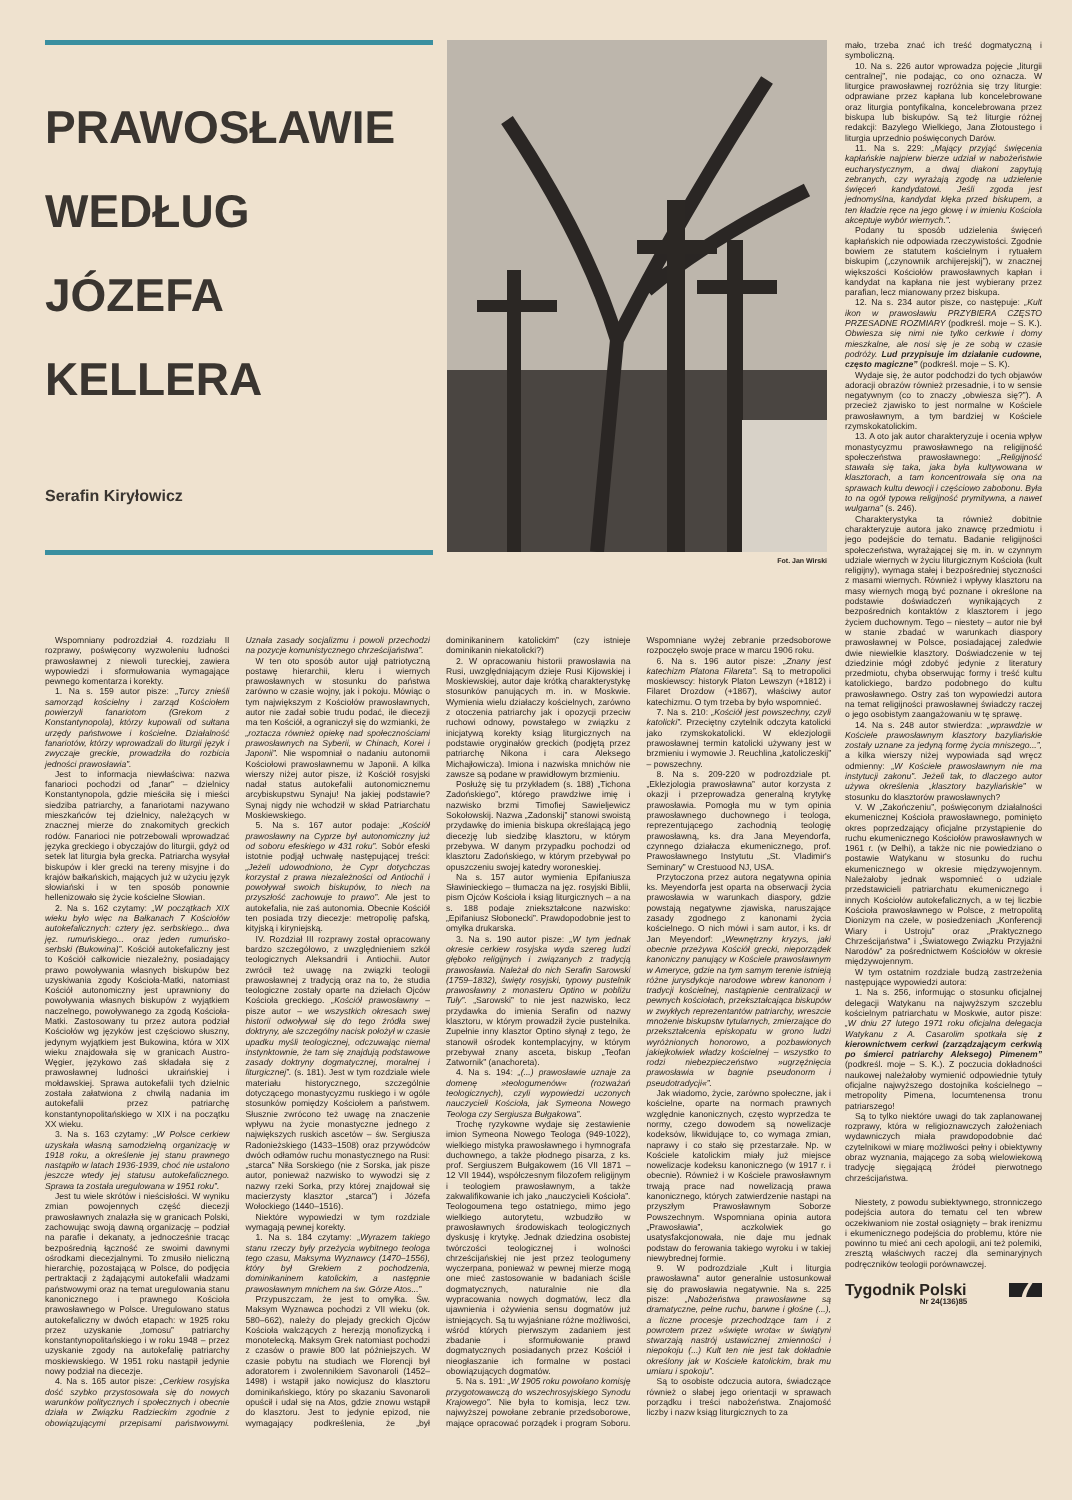PRAWOSŁAWIE
WEDŁUG
JÓZEFA
KELLERA
Serafin Kiryłowicz
Fot. Jan Wirski
Wspomniany podrozdział 4. rozdziału II rozprawy, poświęcony wyzwoleniu ludności prawosławnej z niewoli tureckiej, zawiera wypowiedzi i sformułowania wymagające pewnego komentarza i korekty.
1. Na s. 159 autor pisze: „Turcy znieśli samorząd kościelny i zarząd Kościołem powierzyli fanariotom (Grekom z Konstantynopola), którzy kupowali od sułtana urzędy państwowe i kościelne. Działalność fanariotów, którzy wprowadzali do liturgii język i zwyczaje greckie, prowadziła do rozbicia jedności prawosławia”.
Jest to informacja niewłaściwa: nazwa fanarioci pochodzi od „fanar” – dzielnicy Konstantynopola, gdzie mieściła się i mieści siedziba patriarchy, a fanariotami nazywano mieszkańców tej dzielnicy, należących w znacznej mierze do znakomitych greckich rodów. Fanarioci nie potrzebowali wprowadzać języka greckiego i obyczajów do liturgii, gdyż od setek lat liturgia była grecka. Patriarcha wysyłał biskupów i kler grecki na tereny misyjne i do krajów bałkańskich, mających już w użyciu język słowiański i w ten sposób ponownie hellenizowało się życie kościelne Słowian.
2. Na s. 162 czytamy: „W początkach XIX wieku było więc na Bałkanach 7 Kościołów autokefalicznych: cztery jęz. serbskiego... dwa jęz. rumuńskiego... oraz jeden rumuńsko-serbski (Bukowina)”. Kościół autokefaliczny jest to Kościół całkowicie niezależny, posiadający prawo powoływania własnych biskupów bez uzyskiwania zgody Kościoła-Matki, natomiast Kościół autonomiczny jest uprawniony do powoływania własnych biskupów z wyjątkiem naczelnego, powoływanego za zgodą Kościoła-Matki. Zastosowany tu przez autora podział Kościołów wg języków jest częściowo słuszny, jedynym wyjątkiem jest Bukowina, która w XIX wieku znajdowała się w granicach Austro-Węgier, językowo zaś składała się z prawosławnej ludności ukraińskiej i mołdawskiej. Sprawa autokefalii tych dzielnic została załatwiona z chwilą nadania im autokefalii przez patriarchę konstantynopolitańskiego w XIX i na początku XX wieku.
3. Na s. 163 czytamy: „W Polsce cerkiew uzyskała własną samodzielną organizację w 1918 roku, a określenie jej stanu prawnego nastąpiło w latach 1936-1939, choć nie ustalono jeszcze wtedy jej statusu autokefalicznego. Sprawa ta została uregulowana w 1951 roku”.
Jest tu wiele skrótów i nieścisłości. W wyniku zmian powojennych część diecezji prawosławnych znalazła się w granicach Polski, zachowując swoją dawną organizację – podział na parafie i dekanaty, a jednocześnie tracąc bezpośrednią łączność ze swoimi dawnymi ośrodkami diecezjalnymi. To zmusiło nieliczną hierarchię, pozostającą w Polsce, do podjęcia pertraktacji z żądającymi autokefalii władzami państwowymi oraz na temat uregulowania stanu kanonicznego i prawnego Kościoła prawosławnego w Polsce. Uregulowano status autokefaliczny w dwóch etapach: w 1925 roku przez uzyskanie „tomosu” patriarchy konstantynopolitańskiego i w roku 1948 – przez uzyskanie zgody na autokefalię patriarchy moskiewskiego. W 1951 roku nastąpił jedynie nowy podział na diecezje.
4. Na s. 165 autor pisze: „Cerkiew rosyjska dość szybko przystosowała się do nowych warunków politycznych i społecznych i obecnie działa w Związku Radzieckim zgodnie z obowiązującymi przepisami państwowymi. Uznała zasady socjalizmu i powoli przechodzi na pozycje komunistycznego chrześcijaństwa”.
W ten oto sposób autor ujął patriotyczną postawę hierarchii, kleru i wiernych prawosławnych w stosunku do państwa zarówno w czasie wojny, jak i pokoju. Mówiąc o tym największym z Kościołów prawosławnych, autor nie zadał sobie trudu podać, ile diecezji ma ten Kościół, a ograniczył się do wzmianki, że „roztacza również opiekę nad społecznościami prawosławnych na Syberii, w Chinach, Korei i Japonii”. Nie wspomniał o nadaniu autonomii Kościołowi prawosławnemu w Japonii. A kilka wierszy niżej autor pisze, iż Kościół rosyjski nadał status autokefalii autonomicznemu arcybiskupstwu Synaju! Na jakiej podstawie? Synaj nigdy nie wchodził w skład Patriarchatu Moskiewskiego.
5. Na s. 167 autor podaje: „Kościół prawosławny na Cyprze był autonomiczny już od soboru efeskiego w 431 roku”. Sobór efeski istotnie podjął uchwałę następującej treści: „Jeżeli udowodniono, że Cypr dotychczas korzystał z prawa niezależności od Antiochii i powoływał swoich biskupów, to niech na przyszłość zachowuje to prawo”. Ale jest to autokefalia, nie zaś autonomia. Obecnie Kościół ten posiada trzy diecezje: metropolię pafską, kityjską i kiryniejską.
IV. Rozdział III rozprawy został opracowany bardzo szczegółowo, z uwzględnieniem szkół teologicznych Aleksandrii i Antiochii. Autor zwrócił też uwagę na związki teologii prawosławnej z tradycją oraz na to, że studia teologiczne zostały oparte na dziełach Ojców Kościoła greckiego. „Kościół prawosławny – pisze autor – we wszystkich okresach swej historii odwoływał się do tego źródła swej doktryny, ale szczególny nacisk położył w czasie upadku myśli teologicznej, odczuwając niemal instynktownie, że tam się znajdują podstawowe zasady doktryny dogmatycznej, moralnej i liturgicznej”. (s. 181). Jest w tym rozdziale wiele materiału historycznego, szczególnie dotyczącego monastycyzmu ruskiego i w ogóle stosunków pomiędzy Kościołem a państwem. Słusznie zwrócono też uwagę na znaczenie wpływu na życie monastyczne jednego z największych ruskich ascetów – św. Sergiusza Radonieżskiego (1433–1508) oraz przywódców dwóch odłamów ruchu monastycznego na Rusi: „starca” Niła Sorskiego (nie z Sorska, jak pisze autor, ponieważ nazwisko to wywodzi się z nazwy rzeki Sorka, przy której znajdował się macierzysty klasztor „starca”) i Józefa Wołockiego (1440–1516).
Niektóre wypowiedzi w tym rozdziale wymagają pewnej korekty.
1. Na s. 184 czytamy: „Wyrazem takiego stanu rzeczy były przeżycia wybitnego teologa tego czasu, Maksyma Wyznawcy (1470–1556), który był Grekiem z pochodzenia, dominikaninem katolickim, a następnie prawosławnym mnichem na św. Górze Atos...”
Przypuszczam, że jest to omyłka. Św. Maksym Wyznawca pochodzi z VII wieku (ok. 580–662), należy do plejady greckich Ojców Kościoła walczących z herezją monofizycką i monotelecką. Maksym Grek natomiast pochodzi z czasów o prawie 800 lat późniejszych. W czasie pobytu na studiach we Florencji był adoratorem i zwolennikiem Savonaroli (1452–1498) i wstąpił jako nowicjusz do klasztoru dominikańskiego, który po skazaniu Savonaroli opuścił i udał się na Atos, gdzie znowu wstąpił do klasztoru. Jest to jedynie epizod, nie wymagający podkreślenia, że „był dominikaninem katolickim” (czy istnieje dominikanin niekatolicki?)
2. W opracowaniu historii prawosławia na Rusi, uwzględniającym dzieje Rusi Kijowskiej i Moskiewskiej, autor daje krótką charakterystykę stosunków panujących m. in. w Moskwie. Wymienia wielu działaczy kościelnych, zarówno z otoczenia patriarchy jak i opozycji przeciw ruchowi odnowy, powstałego w związku z inicjatywą korekty ksiąg liturgicznych na podstawie oryginałów greckich (podjętą przez patriarchę Nikona i cara Aleksego Michajłowicza). Imiona i nazwiska mnichów nie zawsze są podane w prawidłowym brzmieniu.
Posłużę się tu przykładem (s. 188) „Tichona Zadońskiego”, którego prawdziwe imię i nazwisko brzmi Timofiej Sawieljewicz Sokołowskij. Nazwa „Zadonskij” stanowi swoistą przydawkę do imienia biskupa określającą jego diecezję lub siedzibę klasztoru, w którym przebywa. W danym przypadku pochodzi od klasztoru Zadońskiego, w którym przebywał po opuszczeniu swojej katedry woroneskiej.
Na s. 157 autor wymienia Epifaniusza Sławinieckiego – tłumacza na jęz. rosyjski Biblii, pism Ojców Kościoła i ksiąg liturgicznych – a na s. 188 podaje zniekształcone nazwisko: „Epifaniusz Słobonecki”. Prawdopodobnie jest to omyłka drukarska.
3. Na s. 190 autor pisze: „W tym jednak okresie cerkiew rosyjska wyda szereg ludzi głęboko religijnych i związanych z tradycją prawosławia. Należał do nich Serafin Sarowski (1759–1832), święty rosyjski, typowy pustelnik prawosławny z monasteru Optino w pobliżu Tuły”. „Sarowski” to nie jest nazwisko, lecz przydawka do imienia Serafin od nazwy klasztoru, w którym prowadził życie pustelnika. Zupełnie inny klasztor Optino słynął z tego, że stanowił ośrodek kontemplacyjny, w którym przebywał znany asceta, biskup „Teofan Zatwornik” (anachoreta).
4. Na s. 194: „(...) prawosławie uznaje za domenę »teologumenów« (rozważań teologicznych), czyli wypowiedzi uczonych nauczycieli Kościoła, jak Symeona Nowego Teologa czy Sergiusza Bułgakowa”.
Trochę ryzykowne wydaje się zestawienie imion Symeona Nowego Teologa (949-1022), wielkiego mistyka prawosławnego i hymnografa duchownego, a także płodnego pisarza, z ks. prof. Sergiuszem Bułgakowem (16 VII 1871 – 12 VII 1944), współczesnym filozofem religijnym i teologiem prawosławnym, a także zakwalifikowanie ich jako „nauczycieli Kościoła”. Teologoumena tego ostatniego, mimo jego wielkiego autorytetu, wzbudziło w prawosławnych środowiskach teologicznych dyskusję i krytykę. Jednak dziedzina osobistej twórczości teologicznej i wolności chrześcijańskiej nie jest przez teologumeny wyczerpana, ponieważ w pewnej mierze mogą one mieć zastosowanie w badaniach ściśle dogmatycznych, naturalnie nie dla wypracowania nowych dogmatów, lecz dla ujawnienia i ożywienia sensu dogmatów już istniejących. Są tu wyjaśniane różne możliwości, wśród których pierwszym zadaniem jest zbadanie i sformułowanie prawd dogmatycznych posiadanych przez Kościół i nieogłaszanie ich formalne w postaci obowiązujących dogmatów.
5. Na s. 191: „W 1905 roku powołano komisję przygotowawczą do wszechrosyjskiego Synodu Krajowego”. Nie była to komisja, lecz tzw. najwyższej powołane zebranie przedsoborowe, mające opracować porządek i program Soboru. Wspomniane wyżej zebranie przedsoborowe rozpoczęło swoje prace w marcu 1906 roku.
6. Na s. 196 autor pisze: „Znany jest katechizm Platona Filareta”. Są to metropolici moskiewscy: historyk Platon Lewszyn (+1812) i Filaret Drozdow (+1867), właściwy autor katechizmu. O tym trzeba by było wspomnieć.
7. Na s. 210: „Kościół jest powszechny, czyli katolicki”. Przeciętny czytelnik odczyta katolicki jako rzymskokatolicki. W eklezjologii prawosławnej termin katolicki używany jest w brzmieniu i wymowie J. Reuchlina „katoliczeskij” – powszechny.
8. Na s. 209-220 w podrozdziale pt. „Eklezjologia prawosławna” autor korzysta z okazji i przeprowadza generalną krytykę prawosławia. Pomogła mu w tym opinia prawosławnego duchownego i teologa, reprezentującego zachodnią teologię prawosławną, ks. dra Jana Meyendorfa, czynnego działacza ekumenicznego, prof. Prawosławnego Instytutu „St. Vladimir's Seminary” w Crestuood NJ, USA.
Przytoczona przez autora negatywna opinia ks. Meyendorfa jest oparta na obserwacji życia prawosławia w warunkach diaspory, gdzie powstają negatywne zjawiska, naruszające zasady zgodnego z kanonami życia kościelnego. O nich mówi i sam autor, i ks. dr Jan Meyendorf: „Wewnętrzny kryzys, jaki obecnie przeżywa Kościół grecki, nieporządek kanoniczny panujący w Kościele prawosławnym w Ameryce, gdzie na tym samym terenie istnieją różne jurysdykcje narodowe wbrew kanonom i tradycji kościelnej, nastąpienie centralizacji w pewnych kościołach, przekształcająca biskupów w zwykłych reprezentantów patriarchy, wreszcie mnożenie biskupstw tytularnych, zmierzające do przekształcenia episkopatu w grono ludzi wyróżnionych honorowo, a pozbawionych jakiejkolwiek władzy kościelnej – wszystko to rodzi niebezpieczeństwo »ugrzęźnięcia prawosławia w bagnie pseudonorm i pseudotradycji«”.
Jak wiadomo, życie, zarówno społeczne, jak i kościelne, oparte na normach prawnych względnie kanonicznych, często wyprzedza te normy, czego dowodem są nowelizacje kodeksów, likwidujące to, co wymaga zmian, naprawy i co stało się przestarzałe. Np. w Kościele katolickim miały już miejsce nowelizacje kodeksu kanonicznego (w 1917 r. i obecnie). Również i w Kościele prawosławnym trwają prace nad nowelizacją prawa kanonicznego, których zatwierdzenie nastąpi na przyszłym Prawosławnym Soborze Powszechnym. Wspomniana opinia autora „Prawosławia”, aczkolwiek go usatysfakcjonowała, nie daje mu jednak podstaw do ferowania takiego wyroku i w takiej niewybrednej formie.
9. W podrozdziale „Kult i liturgia prawosławna” autor generalnie ustosunkował się do prawosławia negatywnie. Na s. 225 pisze: „Nabożeństwa prawosławne są dramatyczne, pełne ruchu, barwne i głośne (...), a liczne procesje przechodzące tam i z powrotem przez »święte wrota« w świątyni stwarzają nastrój ustawicznej zmienności i niepokoju (...) Kult ten nie jest tak dokładnie określony jak w Kościele katolickim, brak mu umiaru i spokoju”.
Są to osobiste odczucia autora, świadczące również o słabej jego orientacji w sprawach porządku i treści nabożeństwa. Znajomość liczby i nazw ksiąg liturgicznych to za
mało, trzeba znać ich treść dogmatyczną i symboliczną.
10. Na s. 226 autor wprowadza pojęcie „liturgii centralnej”, nie podając, co ono oznacza. W liturgice prawosławnej rozróżnia się trzy liturgie: odprawiane przez kapłana lub koncelebrowane oraz liturgia pontyfikalna, koncelebrowana przez biskupa lub biskupów. Są też liturgie różnej redakcji: Bazylego Wielkiego, Jana Złotoustego i liturgia uprzednio poświęconych Darów.
11. Na s. 229: „Mający przyjąć święcenia kapłańskie najpierw bierze udział w nabożeństwie eucharystycznym, a dwaj diakoni zapytują zebranych, czy wyrażają zgodę na udzielenie święceń kandydatowi. Jeśli zgoda jest jednomyślna, kandydat klęka przed biskupem, a ten kładzie ręce na jego głowę i w imieniu Kościoła akceptuje wybór wiernych.”.
Podany tu sposób udzielenia święceń kapłańskich nie odpowiada rzeczywistości. Zgodnie bowiem ze statutem kościelnym i rytuałem biskupim („czynownik archijerejskij”), w znacznej większości Kościołów prawosławnych kapłan i kandydat na kapłana nie jest wybierany przez parafian, lecz mianowany przez biskupa.
12. Na s. 234 autor pisze, co następuje: „Kult ikon w prawosławiu PRZYBIERA CZĘSTO PRZESADNE ROZMIARY (podkreśl. moje – S. K.). Obwiesza się nimi nie tylko cerkwie i domy mieszkalne, ale nosi się je ze sobą w czasie podróży. Lud przypisuje im działanie cudowne, często magiczne” (podkreśl. moje – S. K).
Wydaje się, że autor podchodzi do tych objawów adoracji obrazów również przesadnie, i to w sensie negatywnym (co to znaczy „obwiesza się?”). A przecież zjawisko to jest normalne w Kościele prawosławnym, a tym bardziej w Kościele rzymskokatolickim.
13. A oto jak autor charakteryzuje i ocenia wpływ monastycyzmu prawosławnego na religijność społeczeństwa prawosławnego: „Religijność stawała się taka, jaka była kultywowana w klasztorach, a tam koncentrowała się ona na sprawach kultu dewocji i częściowo zabobonu. Była to na ogół typowa religijność prymitywna, a nawet wulgarna” (s. 246).
Charakterystyka ta również dobitnie charakteryzuje autora jako znawcę przedmiotu i jego podejście do tematu. Badanie religijności społeczeństwa, wyrażającej się m. in. w czynnym udziale wiernych w życiu liturgicznym Kościoła (kult religijny), wymaga stałej i bezpośredniej styczności z masami wiernych. Również i wpływy klasztoru na masy wiernych mogą być poznane i określone na podstawie doświadczeń wynikających z bezpośrednich kontaktów z klasztorem i jego życiem duchownym. Tego – niestety – autor nie był w stanie zbadać w warunkach diaspory prawosławnej w Polsce, posiadającej zaledwie dwie niewielkie klasztory. Doświadczenie w tej dziedzinie mógł zdobyć jedynie z literatury przedmiotu, chyba obserwując formy i treść kultu katolickiego, bardzo podobnego do kultu prawosławnego. Ostry zaś ton wypowiedzi autora na temat religijności prawosławnej świadczy raczej o jego osobistym zaangażowaniu w tę sprawę.
14. Na s. 248 autor stwierdza: „wprawdzie w Kościele prawosławnym klasztory bazyliańskie zostały uznane za jedyną formę życia mniszego...”, a kilka wierszy niżej wypowiada sąd wręcz odmienny: „W Kościele prawosławnym nie ma instytucji zakonu”. Jeżeli tak, to dlaczego autor używa określenia „klasztory bazyliańskie” w stosunku do klasztorów prawosławnych?
V. W „Zakończeniu”, poświęconym działalności ekumenicznej Kościoła prawosławnego, pominięto okres poprzedzający oficjalne przystąpienie do ruchu ekumenicznego Kościołów prawosławnych w 1961 r. (w Delhi), a także nic nie powiedziano o postawie Watykanu w stosunku do ruchu ekumenicznego w okresie międzywojennym. Należałoby jednak wspomnieć o udziale przedstawicieli patriarchatu ekumenicznego i innych Kościołów autokefalicznych, a w tej liczbie Kościoła prawosławnego w Polsce, z metropolitą Dionizym na czele, w posiedzeniach „Konferencji Wiary i Ustroju” oraz „Praktycznego Chrześcijaństwa” i „Światowego Związku Przyjaźni Narodów” za pośrednictwem Kościołów w okresie międzywojennym.
W tym ostatnim rozdziale budzą zastrzeżenia następujące wypowiedzi autora:
1. Na s. 256, informując o stosunku oficjalnej delegacji Watykanu na najwyższym szczeblu kościelnym patriarchatu w Moskwie, autor pisze: „W dniu 27 lutego 1971 roku oficjalna delegacja Watykanu z A. Casarolim spotkała się z kierownictwem cerkwi (zarządzającym cerkwią po śmierci patriarchy Aleksego) Pimenem” (podkreśl. moje – S. K.). Z poczucia dokładności naukowej należałoby wymienić odpowiednie tytuły oficjalne najwyższego dostojnika kościelnego – metropolity Pimena, locumtenensa tronu patriarszego!
Są to tylko niektóre uwagi do tak zaplanowanej rozprawy, która w religioznawczych założeniach wydawniczych miała prawdopodobnie dać czytelnikowi w miarę możliwości pełny i obiektywny obraz wyznania, mającego za sobą wielowiekową tradycję sięgającą źródeł pierwotnego chrześcijaństwa.
Niestety, z powodu subiektywnego, stronniczego podejścia autora do tematu cel ten wbrew oczekiwaniom nie został osiągnięty – brak irenizmu i ekumenicznego podejścia do problemu, które nie powinno tu mieć ani cech apologii, ani też polemiki, zresztą właściwych raczej dla seminaryjnych podręczników teologii porównawczej.
Tygodnik Polski 7
Nr 24(136)85